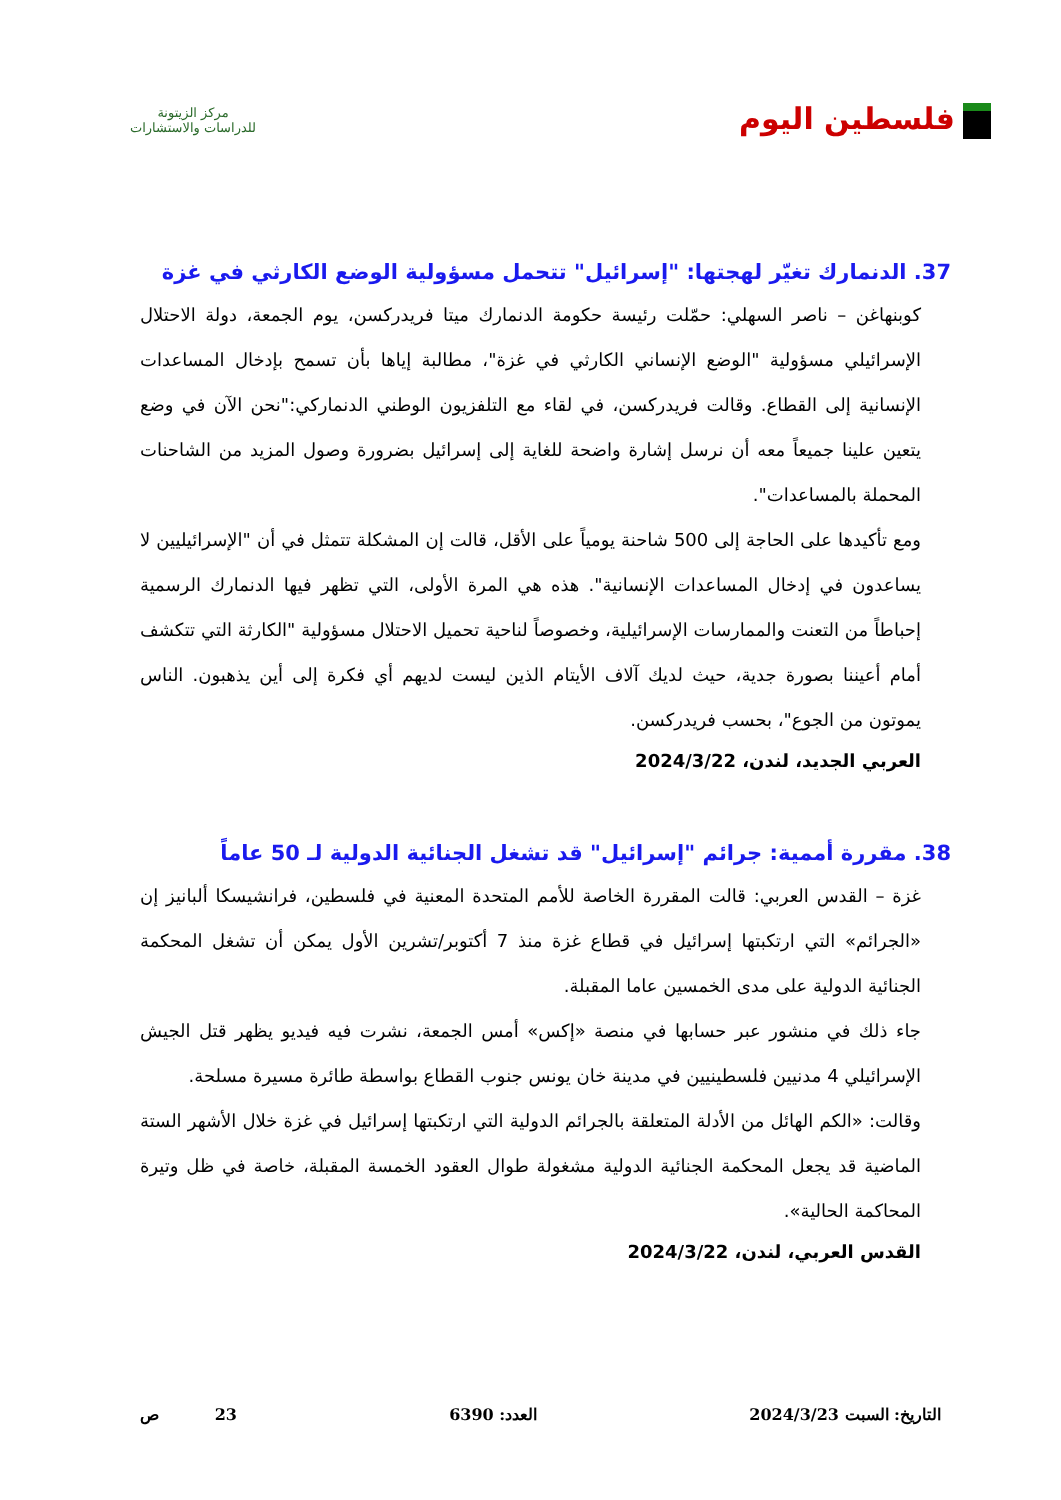فلسطين اليوم
مركز الزيتونة
للدراسات والاستشارات
37. الدنمارك تغيّر لهجتها: "إسرائيل" تتحمل مسؤولية الوضع الكارثي في غزة
كوبنهاغن – ناصر السهلي: حمّلت رئيسة حكومة الدنمارك ميتا فريدركسن، يوم الجمعة، دولة الاحتلال الإسرائيلي مسؤولية "الوضع الإنساني الكارثي في غزة"، مطالبة إياها بأن تسمح بإدخال المساعدات الإنسانية إلى القطاع. وقالت فريدركسن، في لقاء مع التلفزيون الوطني الدنماركي:"نحن الآن في وضع يتعين علينا جميعاً معه أن نرسل إشارة واضحة للغاية إلى إسرائيل بضرورة وصول المزيد من الشاحنات المحملة بالمساعدات".
ومع تأكيدها على الحاجة إلى 500 شاحنة يومياً على الأقل، قالت إن المشكلة تتمثل في أن "الإسرائيليين لا يساعدون في إدخال المساعدات الإنسانية". هذه هي المرة الأولى، التي تظهر فيها الدنمارك الرسمية إحباطاً من التعنت والممارسات الإسرائيلية، وخصوصاً لناحية تحميل الاحتلال مسؤولية "الكارثة التي تتكشف أمام أعيننا بصورة جدية، حيث لديك آلاف الأيتام الذين ليست لديهم أي فكرة إلى أين يذهبون. الناس يموتون من الجوع"، بحسب فريدركسن.
العربي الجديد، لندن، 2024/3/22
38. مقررة أممية: جرائم "إسرائيل" قد تشغل الجنائية الدولية لـ 50 عاماً
غزة – القدس العربي: قالت المقررة الخاصة للأمم المتحدة المعنية في فلسطين، فرانشيسكا ألبانيز إن «الجرائم» التي ارتكبتها إسرائيل في قطاع غزة منذ 7 أكتوبر/تشرين الأول يمكن أن تشغل المحكمة الجنائية الدولية على مدى الخمسين عاما المقبلة.
جاء ذلك في منشور عبر حسابها في منصة «إكس» أمس الجمعة، نشرت فيه فيديو يظهر قتل الجيش الإسرائيلي 4 مدنيين فلسطينيين في مدينة خان يونس جنوب القطاع بواسطة طائرة مسيرة مسلحة.
وقالت: «الكم الهائل من الأدلة المتعلقة بالجرائم الدولية التي ارتكبتها إسرائيل في غزة خلال الأشهر الستة الماضية قد يجعل المحكمة الجنائية الدولية مشغولة طوال العقود الخمسة المقبلة، خاصة في ظل وتيرة المحاكمة الحالية».
القدس العربي، لندن، 2024/3/22
التاريخ: السبت 2024/3/23 العدد: 6390 23 ص